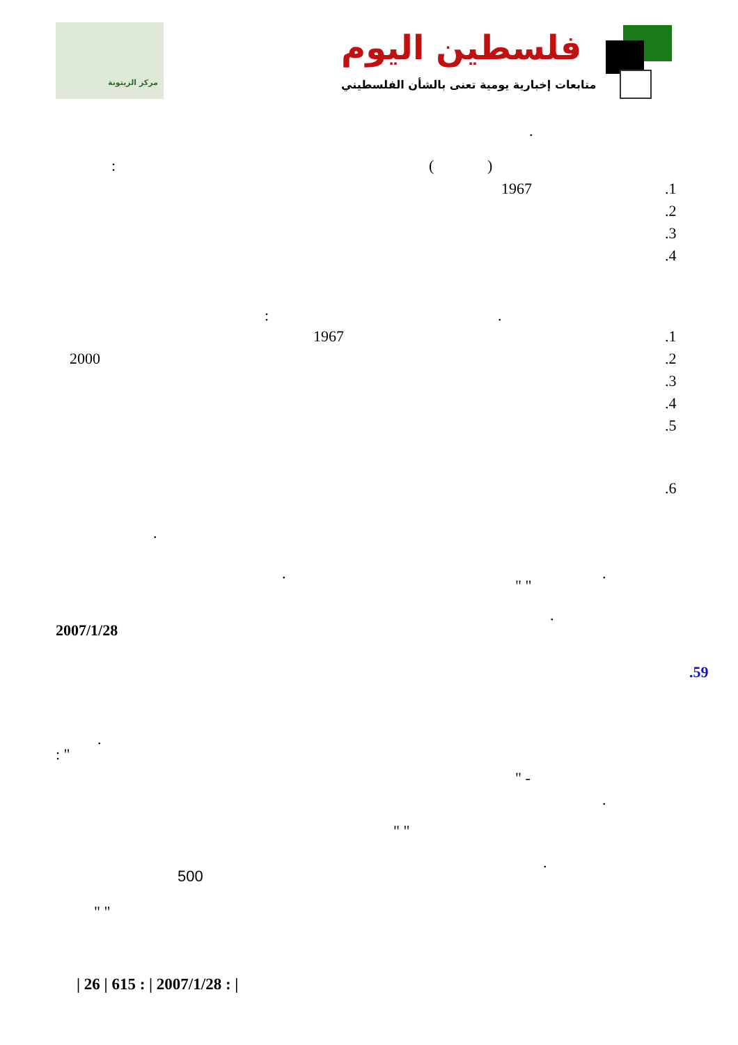مركز الزيتونة
فلسطين اليوم
متابعات إخبارية يومية تعنى بالشأن الفلسطيني
.
: ( )
1967 .1
.2
.3
.4
: .
1967 .1
2000 .2
.3
.4
.5
.6
.
. .
" "
.
2007/1/28
.59
.
: "
" -
.
" "
.
500
" "
| 26 | 615 : | 2007/1/28 : |